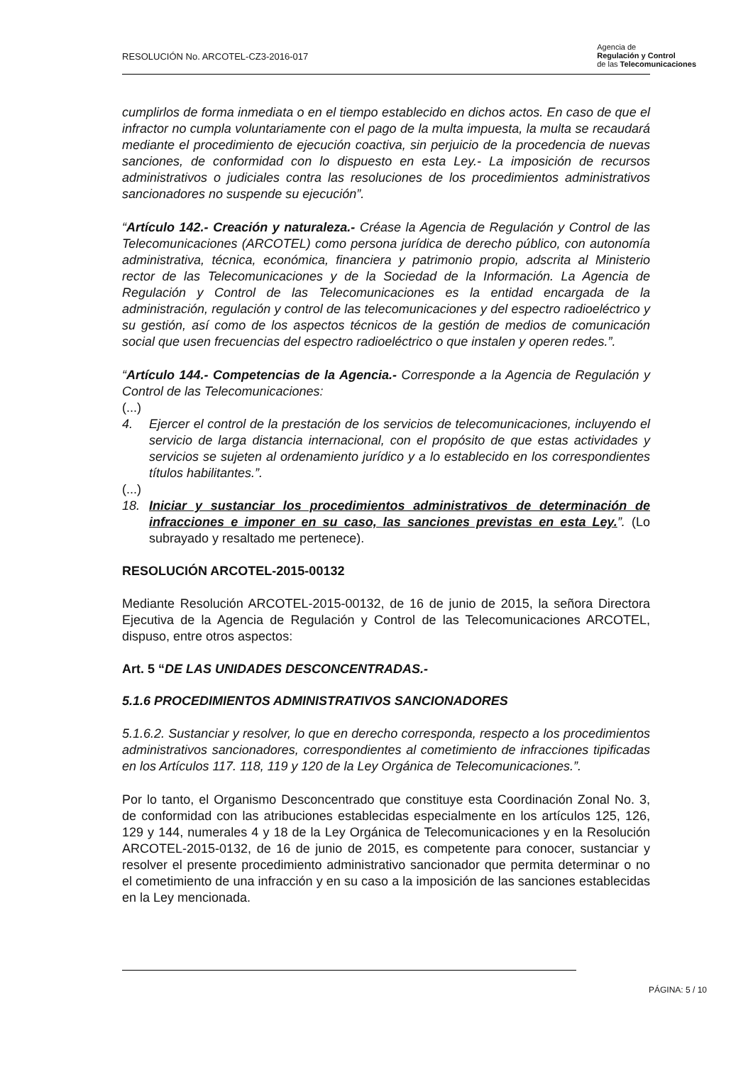RESOLUCIÓN No. ARCOTEL-CZ3-2016-017
Agencia de
Regulación y Control
de las Telecomunicaciones
cumplirlos de forma inmediata o en el tiempo establecido en dichos actos. En caso de que el infractor no cumpla voluntariamente con el pago de la multa impuesta, la multa se recaudará mediante el procedimiento de ejecución coactiva, sin perjuicio de la procedencia de nuevas sanciones, de conformidad con lo dispuesto en esta Ley.- La imposición de recursos administrativos o judiciales contra las resoluciones de los procedimientos administrativos sancionadores no suspende su ejecución”.
“Artículo 142.- Creación y naturaleza.- Créase la Agencia de Regulación y Control de las Telecomunicaciones (ARCOTEL) como persona jurídica de derecho público, con autonomía administrativa, técnica, económica, financiera y patrimonio propio, adscrita al Ministerio rector de las Telecomunicaciones y de la Sociedad de la Información. La Agencia de Regulación y Control de las Telecomunicaciones es la entidad encargada de la administración, regulación y control de las telecomunicaciones y del espectro radioeléctrico y su gestión, así como de los aspectos técnicos de la gestión de medios de comunicación social que usen frecuencias del espectro radioeléctrico o que instalen y operen redes.”.
“Artículo 144.- Competencias de la Agencia.- Corresponde a la Agencia de Regulación y Control de las Telecomunicaciones:
(...)
4. Ejercer el control de la prestación de los servicios de telecomunicaciones, incluyendo el servicio de larga distancia internacional, con el propósito de que estas actividades y servicios se sujeten al ordenamiento jurídico y a lo establecido en los correspondientes títulos habilitantes.”.
(...)
18. Iniciar y sustanciar los procedimientos administrativos de determinación de infracciones e imponer en su caso, las sanciones previstas en esta Ley.”. (Lo subrayado y resaltado me pertenece).
RESOLUCIÓN ARCOTEL-2015-00132
Mediante Resolución ARCOTEL-2015-00132, de 16 de junio de 2015, la señora Directora Ejecutiva de la Agencia de Regulación y Control de las Telecomunicaciones ARCOTEL, dispuso, entre otros aspectos:
Art. 5 “DE LAS UNIDADES DESCONCENTRADAS.-
5.1.6 PROCEDIMIENTOS ADMINISTRATIVOS SANCIONADORES
5.1.6.2. Sustanciar y resolver, lo que en derecho corresponda, respecto a los procedimientos administrativos sancionadores, correspondientes al cometimiento de infracciones tipificadas en los Artículos 117. 118, 119 y 120 de la Ley Orgánica de Telecomunicaciones.”.
Por lo tanto, el Organismo Desconcentrado que constituye esta Coordinación Zonal No. 3, de conformidad con las atribuciones establecidas especialmente en los artículos 125, 126, 129 y 144, numerales 4 y 18 de la Ley Orgánica de Telecomunicaciones y en la Resolución ARCOTEL-2015-0132, de 16 de junio de 2015, es competente para conocer, sustanciar y resolver el presente procedimiento administrativo sancionador que permita determinar o no el cometimiento de una infracción y en su caso a la imposición de las sanciones establecidas en la Ley mencionada.
PÁGINA: 5 / 10